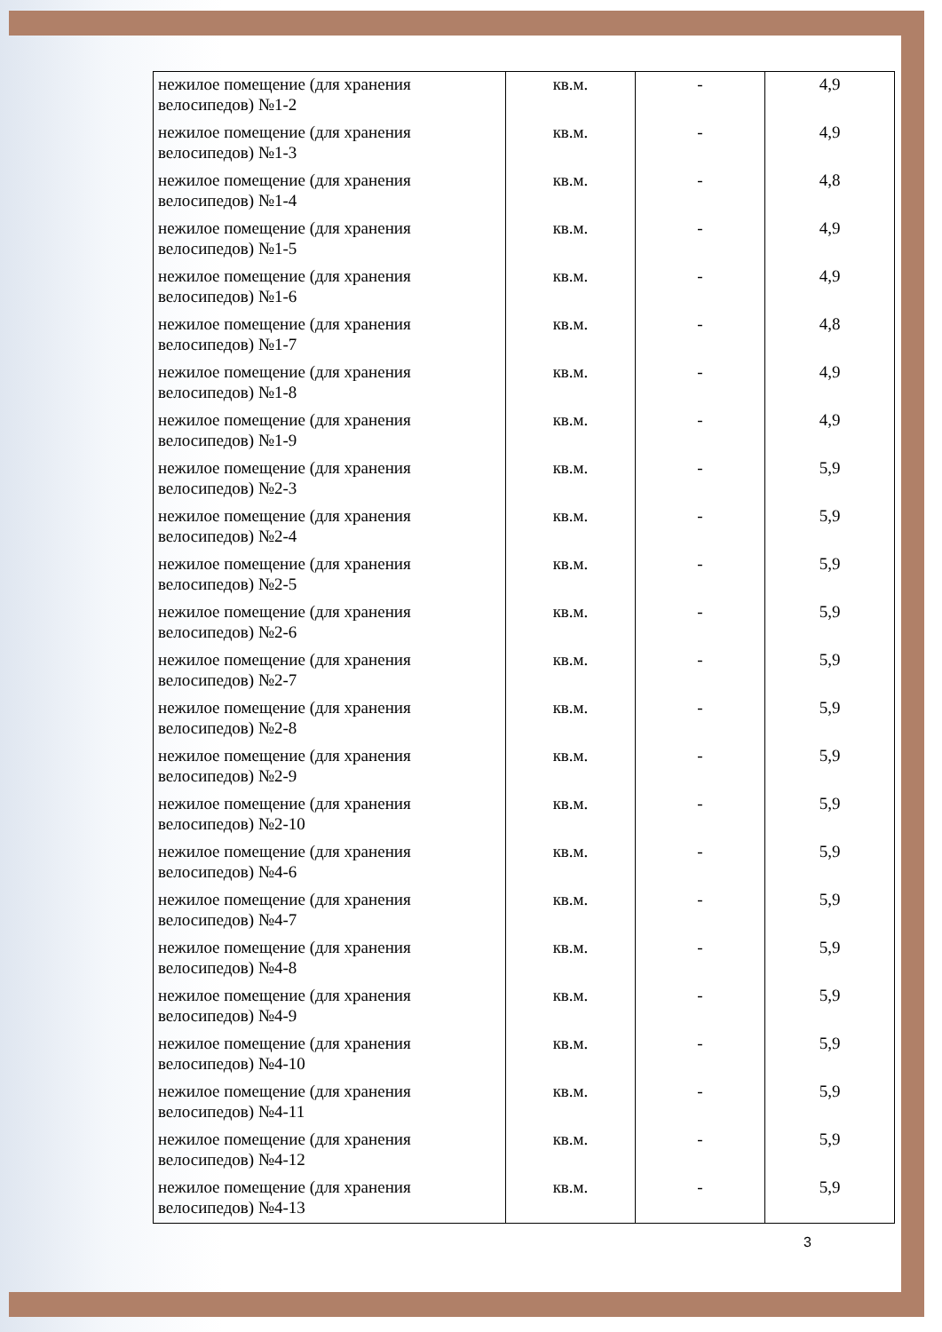| нежилое помещение (для хранения велосипедов) №1-2 | кв.м. | - | 4,9 |
| нежилое помещение (для хранения велосипедов) №1-3 | кв.м. | - | 4,9 |
| нежилое помещение (для хранения велосипедов) №1-4 | кв.м. | - | 4,8 |
| нежилое помещение (для хранения велосипедов) №1-5 | кв.м. | - | 4,9 |
| нежилое помещение (для хранения велосипедов) №1-6 | кв.м. | - | 4,9 |
| нежилое помещение (для хранения велосипедов) №1-7 | кв.м. | - | 4,8 |
| нежилое помещение (для хранения велосипедов) №1-8 | кв.м. | - | 4,9 |
| нежилое помещение (для хранения велосипедов) №1-9 | кв.м. | - | 4,9 |
| нежилое помещение (для хранения велосипедов) №2-3 | кв.м. | - | 5,9 |
| нежилое помещение (для хранения велосипедов) №2-4 | кв.м. | - | 5,9 |
| нежилое помещение (для хранения велосипедов) №2-5 | кв.м. | - | 5,9 |
| нежилое помещение (для хранения велосипедов) №2-6 | кв.м. | - | 5,9 |
| нежилое помещение (для хранения велосипедов) №2-7 | кв.м. | - | 5,9 |
| нежилое помещение (для хранения велосипедов) №2-8 | кв.м. | - | 5,9 |
| нежилое помещение (для хранения велосипедов) №2-9 | кв.м. | - | 5,9 |
| нежилое помещение (для хранения велосипедов) №2-10 | кв.м. | - | 5,9 |
| нежилое помещение (для хранения велосипедов) №4-6 | кв.м. | - | 5,9 |
| нежилое помещение (для хранения велосипедов) №4-7 | кв.м. | - | 5,9 |
| нежилое помещение (для хранения велосипедов) №4-8 | кв.м. | - | 5,9 |
| нежилое помещение (для хранения велосипедов) №4-9 | кв.м. | - | 5,9 |
| нежилое помещение (для хранения велосипедов) №4-10 | кв.м. | - | 5,9 |
| нежилое помещение (для хранения велосипедов) №4-11 | кв.м. | - | 5,9 |
| нежилое помещение (для хранения велосипедов) №4-12 | кв.м. | - | 5,9 |
| нежилое помещение (для хранения велосипедов) №4-13 | кв.м. | - | 5,9 |
3